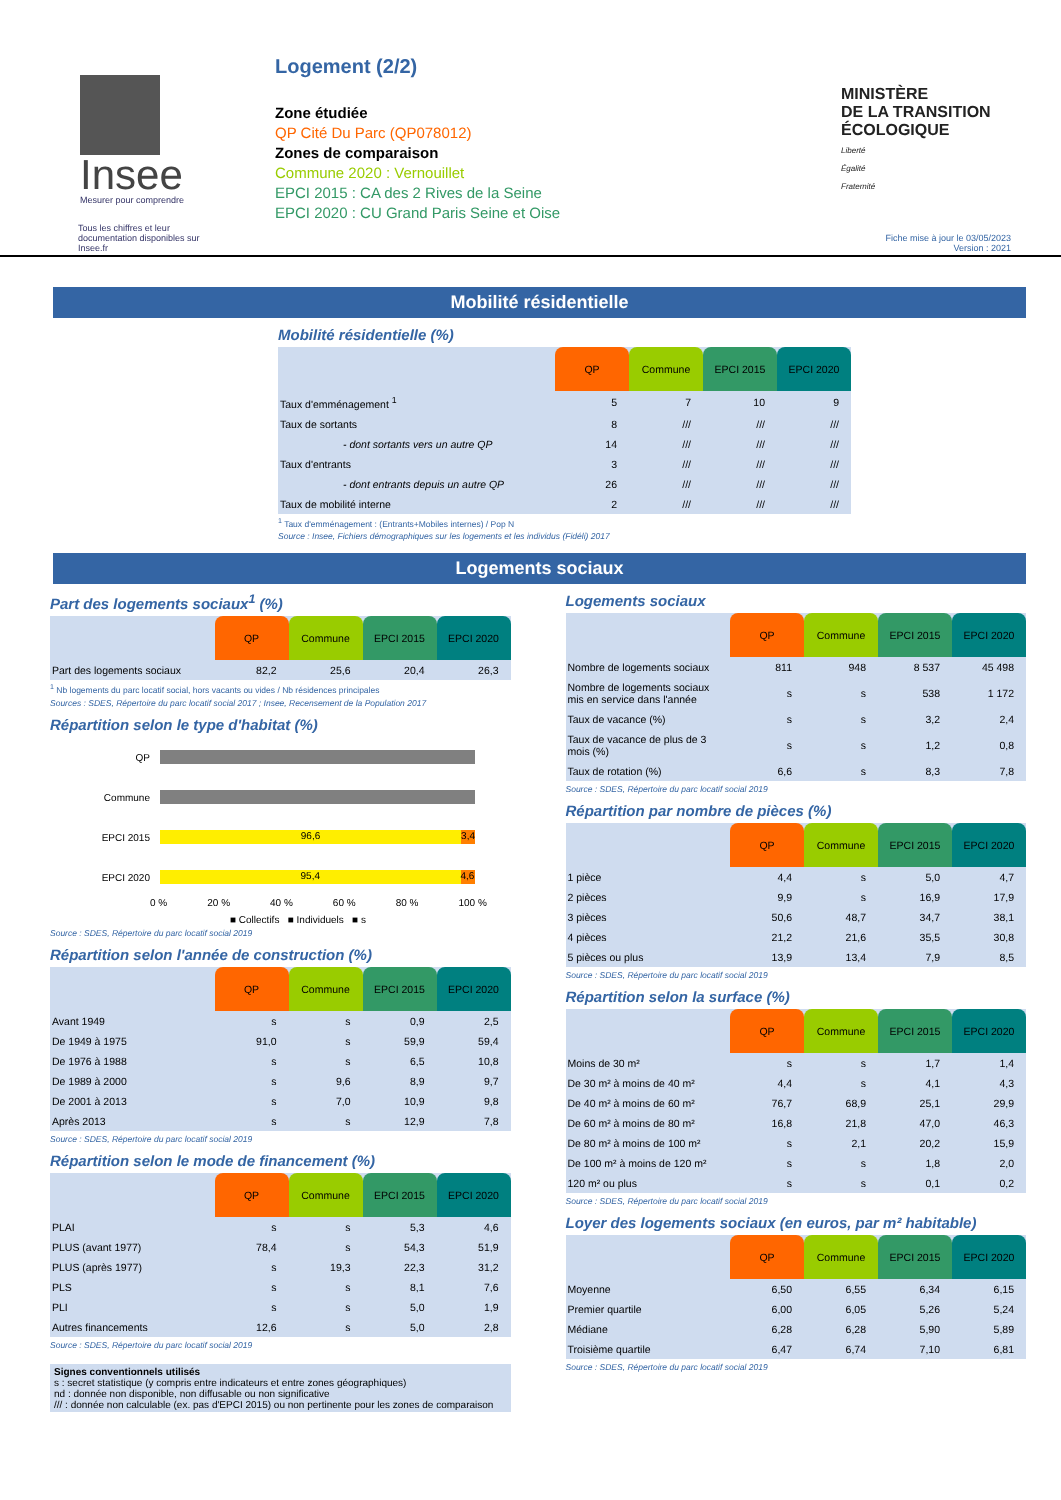Insee
Mesurer pour comprendre
Tous les chiffres et leur documentation disponibles sur Insee.fr
Logement (2/2)
Zone étudiée
QP Cité Du Parc (QP078012)
Zones de comparaison
Commune 2020 : Vernouillet
EPCI 2015 : CA des 2 Rives de la Seine
EPCI 2020 : CU Grand Paris Seine et Oise
MINISTÈRE
DE LA TRANSITION
ÉCOLOGIQUE
Liberté
Égalité
Fraternité
Fiche mise à jour le 03/05/2023
Version : 2021
Mobilité résidentielle
Mobilité résidentielle (%)
| | QP | Commune | EPCI 2015 | EPCI 2020 |
| --- | --- | --- | --- | --- |
| Taux d'emménagement <sup>1</sup> | 5 | 7 | 10 | 9 |
| Taux de sortants | 8 | /// | /// | /// |
| - dont sortants vers un autre QP | 14 | /// | /// | /// |
| Taux d'entrants | 3 | /// | /// | /// |
| - dont entrants depuis un autre QP | 26 | /// | /// | /// |
| Taux de mobilité interne | 2 | /// | /// | /// |
<sup>1</sup> Taux d'emménagement : (Entrants+Mobiles internes) / Pop N
Source : Insee, Fichiers démographiques sur les logements et les individus (Fidéli) 2017
Logements sociaux
Part des logements sociaux<sup>1</sup> (%)
| | QP | Commune | EPCI 2015 | EPCI 2020 |
| --- | --- | --- | --- | --- |
| Part des logements sociaux | 82,2 | 25,6 | 20,4 | 26,3 |
<sup>1</sup> Nb logements du parc locatif social, hors vacants ou vides / Nb résidences principales
Sources : SDES, Répertoire du parc locatif social 2017 ; Insee, Recensement de la Population 2017
Répartition selon le type d'habitat (%)
QP
Commune
EPCI 2015
96,6 3,4
EPCI 2020
95,4 4,6
0 % 20 % 40 % 60 % 80 % 100 %
■ Collectifs ■ Individuels ■ s
Source : SDES, Répertoire du parc locatif social 2019
Répartition selon l'année de construction (%)
| | QP | Commune | EPCI 2015 | EPCI 2020 |
| --- | --- | --- | --- | --- |
| Avant 1949 | s | s | 0,9 | 2,5 |
| De 1949 à 1975 | 91,0 | s | 59,9 | 59,4 |
| De 1976 à 1988 | s | s | 6,5 | 10,8 |
| De 1989 à 2000 | s | 9,6 | 8,9 | 9,7 |
| De 2001 à 2013 | s | 7,0 | 10,9 | 9,8 |
| Après 2013 | s | s | 12,9 | 7,8 |
Source : SDES, Répertoire du parc locatif social 2019
Répartition selon le mode de financement (%)
| | QP | Commune | EPCI 2015 | EPCI 2020 |
| --- | --- | --- | --- | --- |
| PLAI | s | s | 5,3 | 4,6 |
| PLUS (avant 1977) | 78,4 | s | 54,3 | 51,9 |
| PLUS (après 1977) | s | 19,3 | 22,3 | 31,2 |
| PLS | s | s | 8,1 | 7,6 |
| PLI | s | s | 5,0 | 1,9 |
| Autres financements | 12,6 | s | 5,0 | 2,8 |
Source : SDES, Répertoire du parc locatif social 2019
Signes conventionnels utilisés
s : secret statistique (y compris entre indicateurs et entre zones géographiques)
nd : donnée non disponible, non diffusable ou non significative
/// : donnée non calculable (ex. pas d'EPCI 2015) ou non pertinente pour les zones de comparaison
Logements sociaux
| | QP | Commune | EPCI 2015 | EPCI 2020 |
| --- | --- | --- | --- | --- |
| Nombre de logements sociaux | 811 | 948 | 8 537 | 45 498 |
| Nombre de logements sociaux mis en service dans l'année | s | s | 538 | 1 172 |
| Taux de vacance (%) | s | s | 3,2 | 2,4 |
| Taux de vacance de plus de 3 mois (%) | s | s | 1,2 | 0,8 |
| Taux de rotation (%) | 6,6 | s | 8,3 | 7,8 |
Source : SDES, Répertoire du parc locatif social 2019
Répartition par nombre de pièces (%)
| | QP | Commune | EPCI 2015 | EPCI 2020 |
| --- | --- | --- | --- | --- |
| 1 pièce | 4,4 | s | 5,0 | 4,7 |
| 2 pièces | 9,9 | s | 16,9 | 17,9 |
| 3 pièces | 50,6 | 48,7 | 34,7 | 38,1 |
| 4 pièces | 21,2 | 21,6 | 35,5 | 30,8 |
| 5 pièces ou plus | 13,9 | 13,4 | 7,9 | 8,5 |
Source : SDES, Répertoire du parc locatif social 2019
Répartition selon la surface (%)
| | QP | Commune | EPCI 2015 | EPCI 2020 |
| --- | --- | --- | --- | --- |
| Moins de 30 m² | s | s | 1,7 | 1,4 |
| De 30 m² à moins de 40 m² | 4,4 | s | 4,1 | 4,3 |
| De 40 m² à moins de 60 m² | 76,7 | 68,9 | 25,1 | 29,9 |
| De 60 m² à moins de 80 m² | 16,8 | 21,8 | 47,0 | 46,3 |
| De 80 m² à moins de 100 m² | s | 2,1 | 20,2 | 15,9 |
| De 100 m² à moins de 120 m² | s | s | 1,8 | 2,0 |
| 120 m² ou plus | s | s | 0,1 | 0,2 |
Source : SDES, Répertoire du parc locatif social 2019
Loyer des logements sociaux (en euros, par m² habitable)
| | QP | Commune | EPCI 2015 | EPCI 2020 |
| --- | --- | --- | --- | --- |
| Moyenne | 6,50 | 6,55 | 6,34 | 6,15 |
| Premier quartile | 6,00 | 6,05 | 5,26 | 5,24 |
| Médiane | 6,28 | 6,28 | 5,90 | 5,89 |
| Troisième quartile | 6,47 | 6,74 | 7,10 | 6,81 |
Source : SDES, Répertoire du parc locatif social 2019